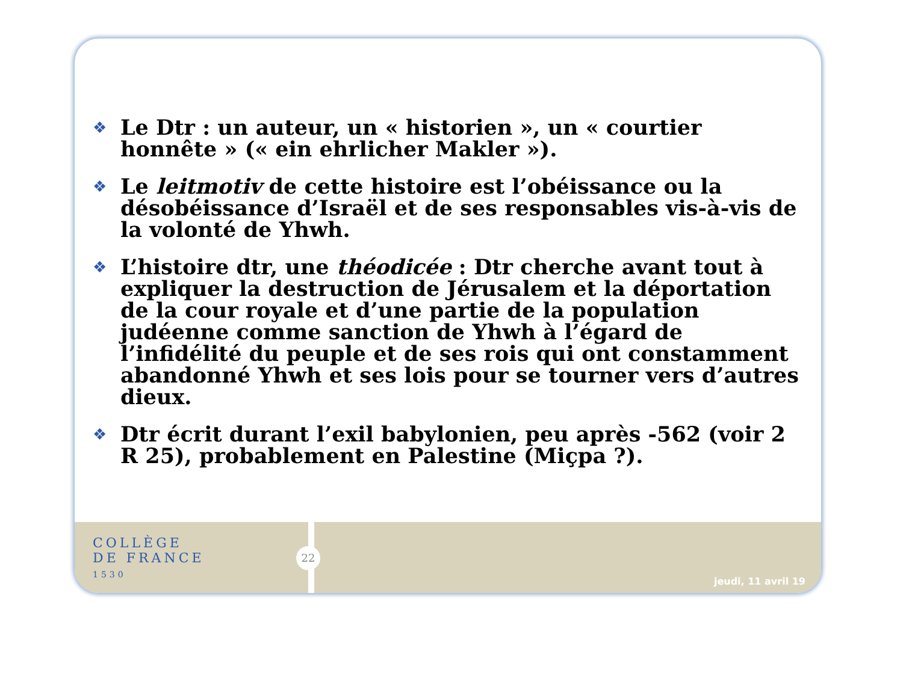❖
Le Dtr : un auteur, un « historien », un « courtier honnête » (« ein ehrlicher Makler »).
❖
Le leitmotiv de cette histoire est l’obéissance ou la désobéissance d’Israël et de ses responsables vis-à-vis de la volonté de Yhwh.
❖
L’histoire dtr, une théodicée : Dtr cherche avant tout à expliquer la destruction de Jérusalem et la déportation de la cour royale et d’une partie de la population judéenne comme sanction de Yhwh à l’égard de l’infidélité du peuple et de ses rois qui ont constamment abandonné Yhwh et ses lois pour se tourner vers d’autres dieux.
❖
Dtr écrit durant l’exil babylonien, peu après -562 (voir 2 R 25), probablement en Palestine (Miçpa ?).
COLLÈGE
DE FRANCE
1530
22
jeudi, 11 avril 19